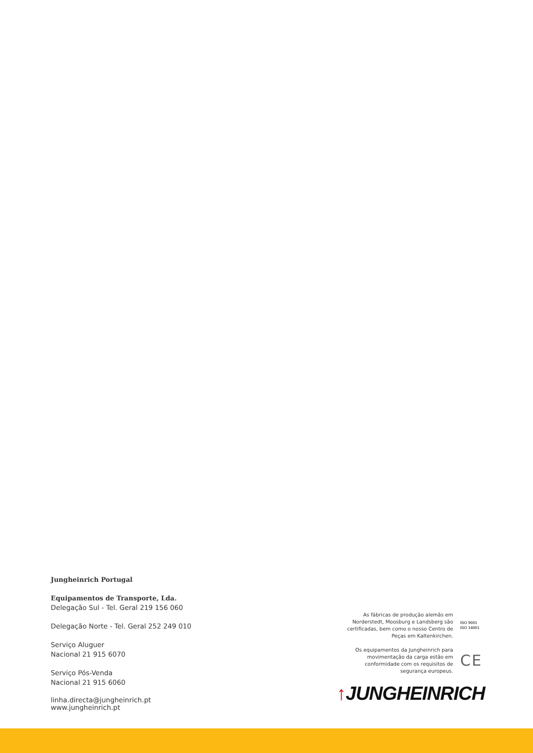Jungheinrich Portugal
Equipamentos de Transporte, Lda.
Delegação Sul - Tel. Geral 219 156 060
Delegação Norte - Tel. Geral 252 249 010
Serviço Aluguer
Nacional 21 915 6070
Serviço Pós-Venda
Nacional 21 915 6060
linha.directa@jungheinrich.pt
www.jungheinrich.pt
As fábricas de produção alemãs em Norderstedt, Moosburg e Landsberg são certificadas, bem como o nosso Centro de Peças em Kaltenkirchen.
ISO 9001
ISO 14001
Os equipamentos da Jungheinrich para movimentação da carga estão em conformidade com os requisitos de segurança europeus.
CE
↑JUNGHEINRICH